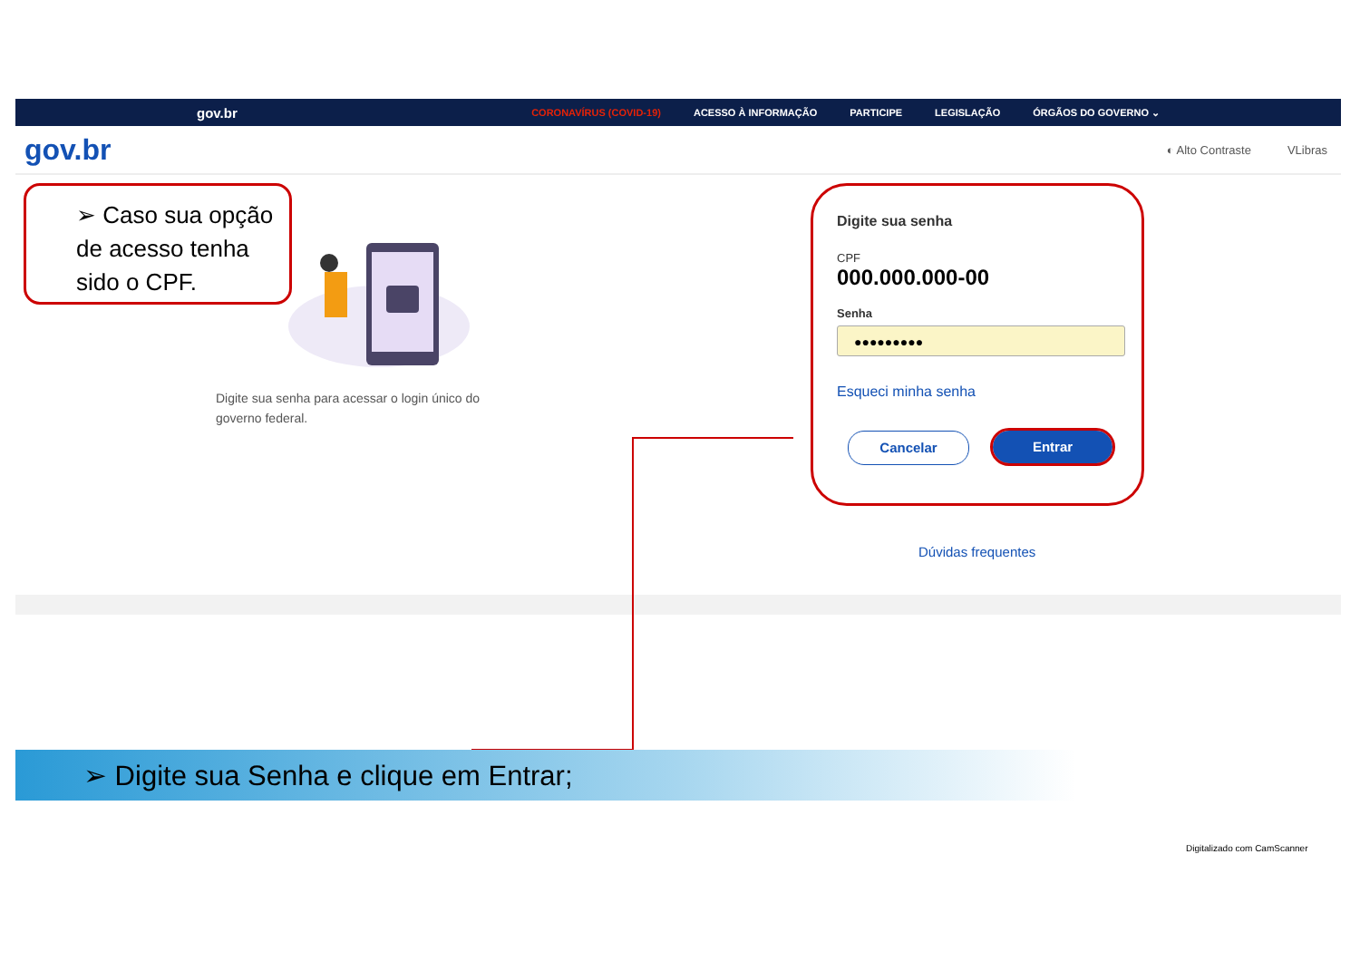gov.br
CORONAVÍRUS (COVID-19) ACESSO À INFORMAÇÃO PARTICIPE LEGISLAÇÃO ÓRGÃOS DO GOVERNO ⌄
gov.br
◐ Alto Contraste VLibras
➢ Caso sua opção de acesso tenha sido o CPF.
Digite sua senha para acessar o login único do governo federal.
Digite sua senha
CPF
000.000.000-00
Senha
●●●●●●●●●
Esqueci minha senha
Cancelar Entrar
Dúvidas frequentes
➢ Digite sua Senha e clique em Entrar;
Digitalizado com CamScanner